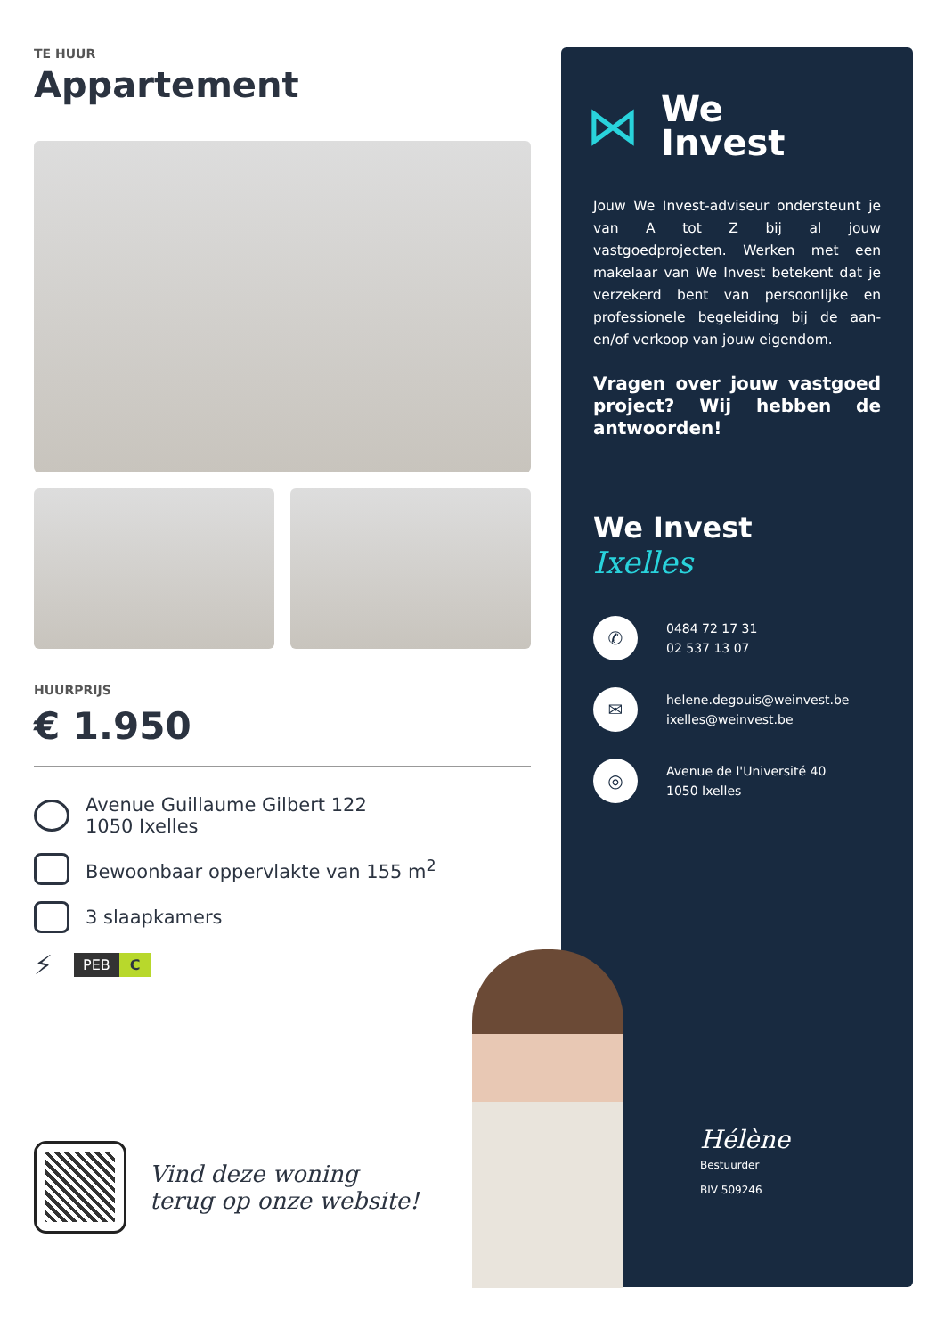TE HUUR
Appartement
HUURPRIJS
€ 1.950
Avenue Guillaume Gilbert 122
1050 Ixelles
Bewoonbaar oppervlakte van 155 m<sup>2</sup>
3 slaapkamers
⚡
PEB C
Vind deze woning
terug op onze website!
⋈ We
Invest
Jouw We Invest-adviseur ondersteunt je van A tot Z bij al jouw vastgoedprojecten. Werken met een makelaar van We Invest betekent dat je verzekerd bent van persoonlijke en professionele begeleiding bij de aan- en/of verkoop van jouw eigendom.
Vragen over jouw vastgoed project? Wij hebben de antwoorden!
We Invest
Ixelles
✆
0484 72 17 31
02 537 13 07
✉
helene.degouis@weinvest.be
ixelles@weinvest.be
◎
Avenue de l'Université 40
1050 Ixelles
Hélène
Bestuurder
BIV 509246